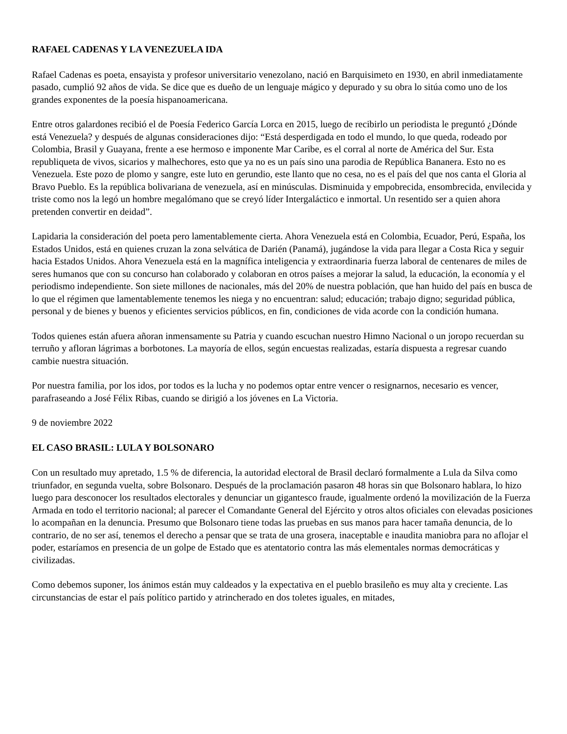RAFAEL CADENAS Y LA VENEZUELA IDA
Rafael Cadenas es poeta, ensayista y profesor universitario venezolano, nació en Barquisimeto en 1930, en abril inmediatamente pasado, cumplió 92 años de vida. Se dice que es dueño de un lenguaje mágico y depurado y su obra lo sitúa como uno de los grandes exponentes de la poesía hispanoamericana.
Entre otros galardones recibió el de Poesía Federico García Lorca en 2015, luego de recibirlo un periodista le preguntó ¿Dónde está Venezuela? y después de algunas consideraciones dijo: “Está desperdigada en todo el mundo, lo que queda, rodeado por Colombia, Brasil y Guayana, frente a ese hermoso e imponente Mar Caribe, es el corral al norte de América del Sur. Esta republiqueta de vivos, sicarios y malhechores, esto que ya no es un país sino una parodia de República Bananera. Esto no es Venezuela. Este pozo de plomo y sangre, este luto en gerundio, este llanto que no cesa, no es el país del que nos canta el Gloria al Bravo Pueblo. Es la república bolivariana de venezuela, así en minúsculas. Disminuida y empobrecida, ensombrecida, envilecida y triste como nos la legó un hombre megalómano que se creyó líder Intergaláctico e inmortal. Un resentido ser a quien ahora pretenden convertir en deidad”.
Lapidaria la consideración del poeta pero lamentablemente cierta. Ahora Venezuela está en Colombia, Ecuador, Perú, España, los Estados Unidos, está en quienes cruzan la zona selvática de Darién (Panamá), jugándose la vida para llegar a Costa Rica y seguir hacia Estados Unidos. Ahora Venezuela está en la magnífica inteligencia y extraordinaria fuerza laboral de centenares de miles de seres humanos que con su concurso han colaborado y colaboran en otros países a mejorar la salud, la educación, la economía y el periodismo independiente. Son siete millones de nacionales, más del 20% de nuestra población, que han huido del país en busca de lo que el régimen que lamentablemente tenemos les niega y no encuentran: salud; educación; trabajo digno; seguridad pública, personal y de bienes y buenos y eficientes servicios públicos, en fin, condiciones de vida acorde con la condición humana.
Todos quienes están afuera añoran inmensamente su Patria y cuando escuchan nuestro Himno Nacional o un joropo recuerdan su terruño y afloran lágrimas a borbotones. La mayoría de ellos, según encuestas realizadas, estaría dispuesta a regresar cuando cambie nuestra situación.
Por nuestra familia, por los idos, por todos es la lucha y no podemos optar entre vencer o resignarnos, necesario es vencer, parafraseando a José Félix Ribas, cuando se dirigió a los jóvenes en La Victoria.
9 de noviembre 2022
EL CASO BRASIL: LULA Y BOLSONARO
Con un resultado muy apretado, 1.5 % de diferencia, la autoridad electoral de Brasil declaró formalmente a Lula da Silva como triunfador, en segunda vuelta, sobre Bolsonaro. Después de la proclamación pasaron 48 horas sin que Bolsonaro hablara, lo hizo luego para desconocer los resultados electorales y denunciar un gigantesco fraude, igualmente ordenó la movilización de la Fuerza Armada en todo el territorio nacional; al parecer el Comandante General del Ejército y otros altos oficiales con elevadas posiciones lo acompañan en la denuncia. Presumo que Bolsonaro tiene todas las pruebas en sus manos para hacer tamaña denuncia, de lo contrario, de no ser así, tenemos el derecho a pensar que se trata de una grosera, inaceptable e inaudita maniobra para no aflojar el poder, estaríamos en presencia de un golpe de Estado que es atentatorio contra las más elementales normas democráticas y civilizadas.
Como debemos suponer, los ánimos están muy caldeados y la expectativa en el pueblo brasileño es muy alta y creciente. Las circunstancias de estar el país político partido y atrincherado en dos toletes iguales, en mitades,